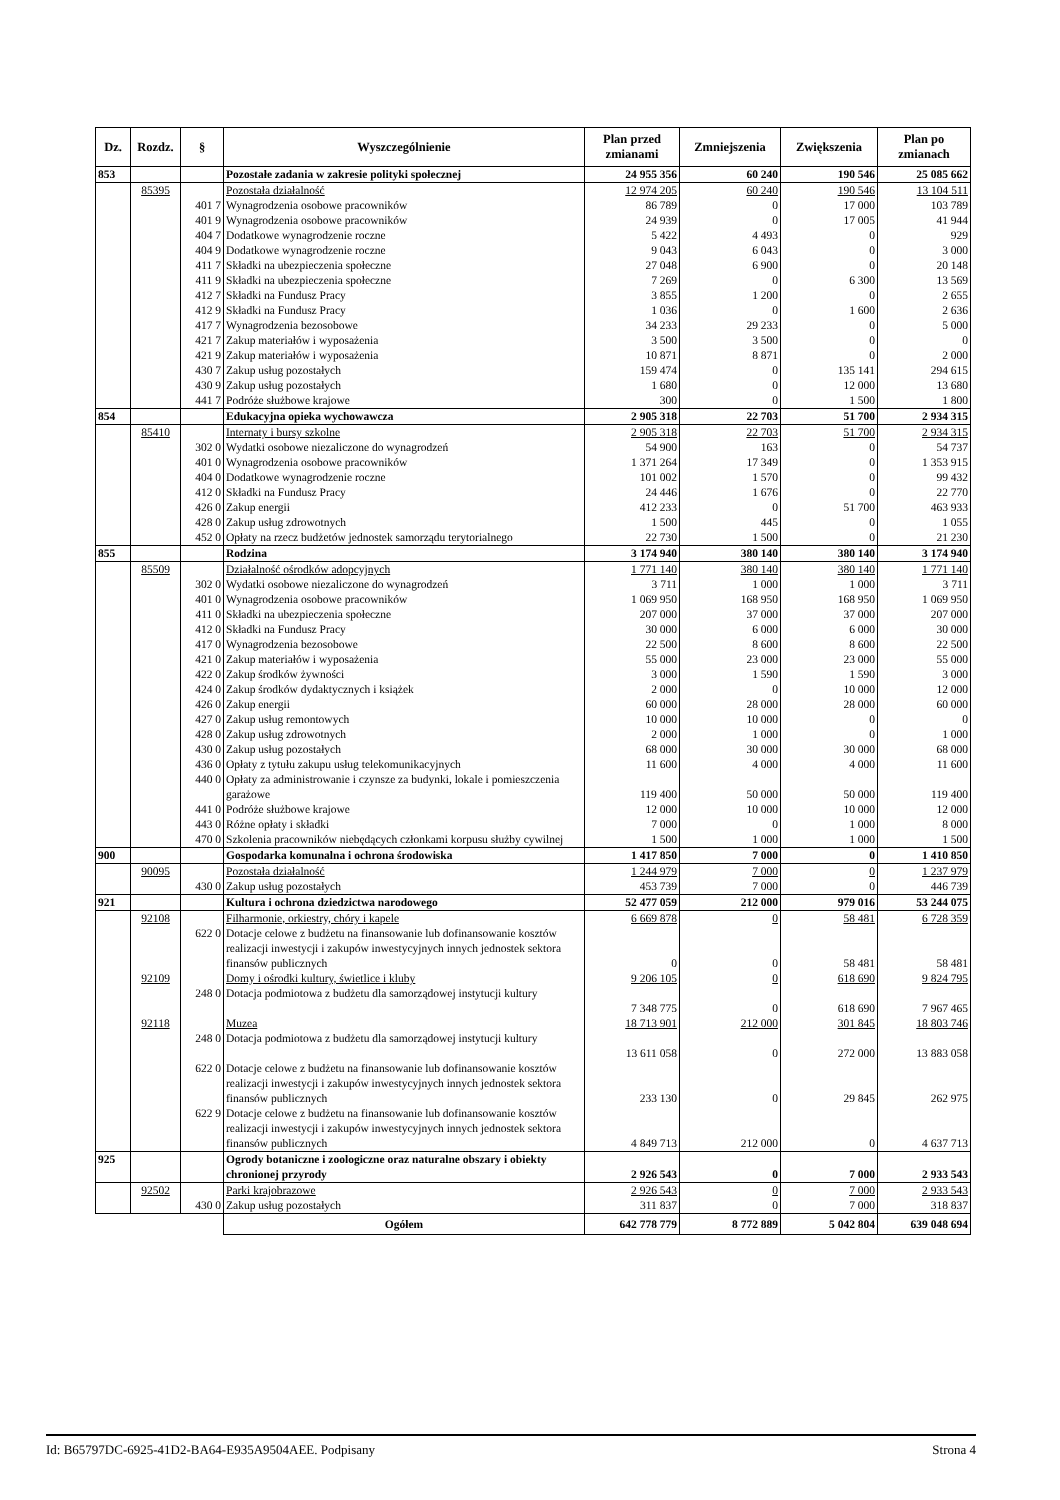| Dz. | Rozdz. | § | Wyszczególnienie | Plan przed zmianami | Zmniejszenia | Zwiększenia | Plan po zmianach |
| --- | --- | --- | --- | --- | --- | --- | --- |
| 853 | | | Pozostałe zadania w zakresie polityki społecznej | 24 955 356 | 60 240 | 190 546 | 25 085 662 |
| | 85395 | | Pozostała działalność | 12 974 205 | 60 240 | 190 546 | 13 104 511 |
| | | 401 7 | Wynagrodzenia osobowe pracowników | 86 789 | 0 | 17 000 | 103 789 |
| | | 401 9 | Wynagrodzenia osobowe pracowników | 24 939 | 0 | 17 005 | 41 944 |
| | | 404 7 | Dodatkowe wynagrodzenie roczne | 5 422 | 4 493 | 0 | 929 |
| | | 404 9 | Dodatkowe wynagrodzenie roczne | 9 043 | 6 043 | 0 | 3 000 |
| | | 411 7 | Składki na ubezpieczenia społeczne | 27 048 | 6 900 | 0 | 20 148 |
| | | 411 9 | Składki na ubezpieczenia społeczne | 7 269 | 0 | 6 300 | 13 569 |
| | | 412 7 | Składki na Fundusz Pracy | 3 855 | 1 200 | 0 | 2 655 |
| | | 412 9 | Składki na Fundusz Pracy | 1 036 | 0 | 1 600 | 2 636 |
| | | 417 7 | Wynagrodzenia bezosobowe | 34 233 | 29 233 | 0 | 5 000 |
| | | 421 7 | Zakup materiałów i wyposażenia | 3 500 | 3 500 | 0 | 0 |
| | | 421 9 | Zakup materiałów i wyposażenia | 10 871 | 8 871 | 0 | 2 000 |
| | | 430 7 | Zakup usług pozostałych | 159 474 | 0 | 135 141 | 294 615 |
| | | 430 9 | Zakup usług pozostałych | 1 680 | 0 | 12 000 | 13 680 |
| | | 441 7 | Podróże służbowe krajowe | 300 | 0 | 1 500 | 1 800 |
| 854 | | | Edukacyjna opieka wychowawcza | 2 905 318 | 22 703 | 51 700 | 2 934 315 |
| | 85410 | | Internaty i bursy szkolne | 2 905 318 | 22 703 | 51 700 | 2 934 315 |
| | | 302 0 | Wydatki osobowe niezaliczone do wynagrodzeń | 54 900 | 163 | 0 | 54 737 |
| | | 401 0 | Wynagrodzenia osobowe pracowników | 1 371 264 | 17 349 | 0 | 1 353 915 |
| | | 404 0 | Dodatkowe wynagrodzenie roczne | 101 002 | 1 570 | 0 | 99 432 |
| | | 412 0 | Składki na Fundusz Pracy | 24 446 | 1 676 | 0 | 22 770 |
| | | 426 0 | Zakup energii | 412 233 | 0 | 51 700 | 463 933 |
| | | 428 0 | Zakup usług zdrowotnych | 1 500 | 445 | 0 | 1 055 |
| | | 452 0 | Opłaty na rzecz budżetów jednostek samorządu terytorialnego | 22 730 | 1 500 | 0 | 21 230 |
| 855 | | | Rodzina | 3 174 940 | 380 140 | 380 140 | 3 174 940 |
| | 85509 | | Działalność ośrodków adopcyjnych | 1 771 140 | 380 140 | 380 140 | 1 771 140 |
| | | 302 0 | Wydatki osobowe niezaliczone do wynagrodzeń | 3 711 | 1 000 | 1 000 | 3 711 |
| | | 401 0 | Wynagrodzenia osobowe pracowników | 1 069 950 | 168 950 | 168 950 | 1 069 950 |
| | | 411 0 | Składki na ubezpieczenia społeczne | 207 000 | 37 000 | 37 000 | 207 000 |
| | | 412 0 | Składki na Fundusz Pracy | 30 000 | 6 000 | 6 000 | 30 000 |
| | | 417 0 | Wynagrodzenia bezosobowe | 22 500 | 8 600 | 8 600 | 22 500 |
| | | 421 0 | Zakup materiałów i wyposażenia | 55 000 | 23 000 | 23 000 | 55 000 |
| | | 422 0 | Zakup środków żywności | 3 000 | 1 590 | 1 590 | 3 000 |
| | | 424 0 | Zakup środków dydaktycznych i książek | 2 000 | 0 | 10 000 | 12 000 |
| | | 426 0 | Zakup energii | 60 000 | 28 000 | 28 000 | 60 000 |
| | | 427 0 | Zakup usług remontowych | 10 000 | 10 000 | 0 | 0 |
| | | 428 0 | Zakup usług zdrowotnych | 2 000 | 1 000 | 0 | 1 000 |
| | | 430 0 | Zakup usług pozostałych | 68 000 | 30 000 | 30 000 | 68 000 |
| | | 436 0 | Opłaty z tytułu zakupu usług telekomunikacyjnych | 11 600 | 4 000 | 4 000 | 11 600 |
| | | 440 0 | Opłaty za administrowanie i czynsze za budynki, lokale i pomieszczenia garażowe | 119 400 | 50 000 | 50 000 | 119 400 |
| | | 441 0 | Podróże służbowe krajowe | 12 000 | 10 000 | 10 000 | 12 000 |
| | | 443 0 | Różne opłaty i składki | 7 000 | 0 | 1 000 | 8 000 |
| | | 470 0 | Szkolenia pracowników niebędących członkami korpusu służby cywilnej | 1 500 | 1 000 | 1 000 | 1 500 |
| 900 | | | Gospodarka komunalna i ochrona środowiska | 1 417 850 | 7 000 | 0 | 1 410 850 |
| | 90095 | | Pozostała działalność | 1 244 979 | 7 000 | 0 | 1 237 979 |
| | | 430 0 | Zakup usług pozostałych | 453 739 | 7 000 | 0 | 446 739 |
| 921 | | | Kultura i ochrona dziedzictwa narodowego | 52 477 059 | 212 000 | 979 016 | 53 244 075 |
| | 92108 | | Filharmonie, orkiestry, chóry i kapele | 6 669 878 | 0 | 58 481 | 6 728 359 |
| | | 622 0 | Dotacje celowe z budżetu na finansowanie lub dofinansowanie kosztów realizacji inwestycji i zakupów inwestycyjnych innych jednostek sektora finansów publicznych | 0 | 0 | 58 481 | 58 481 |
| | 92109 | | Domy i ośrodki kultury, świetlice i kluby | 9 206 105 | 0 | 618 690 | 9 824 795 |
| | | 248 0 | Dotacja podmiotowa z budżetu dla samorządowej instytucji kultury | 7 348 775 | 0 | 618 690 | 7 967 465 |
| | 92118 | | Muzea | 18 713 901 | 212 000 | 301 845 | 18 803 746 |
| | | 248 0 | Dotacja podmiotowa z budżetu dla samorządowej instytucji kultury | 13 611 058 | 0 | 272 000 | 13 883 058 |
| | | 622 0 | Dotacje celowe z budżetu na finansowanie lub dofinansowanie kosztów realizacji inwestycji i zakupów inwestycyjnych innych jednostek sektora finansów publicznych | 233 130 | 0 | 29 845 | 262 975 |
| | | 622 9 | Dotacje celowe z budżetu na finansowanie lub dofinansowanie kosztów realizacji inwestycji i zakupów inwestycyjnych innych jednostek sektora finansów publicznych | 4 849 713 | 212 000 | 0 | 4 637 713 |
| 925 | | | Ogrody botaniczne i zoologiczne oraz naturalne obszary i obiekty chronionej przyrody | 2 926 543 | 0 | 7 000 | 2 933 543 |
| | 92502 | | Parki krajobrazowe | 2 926 543 | 0 | 7 000 | 2 933 543 |
| | | 430 0 | Zakup usług pozostałych | 311 837 | 0 | 7 000 | 318 837 |
| | | | Ogółem | 642 778 779 | 8 772 889 | 5 042 804 | 639 048 694 |
Id: B65797DC-6925-41D2-BA64-E935A9504AEE. Podpisany Strona 4